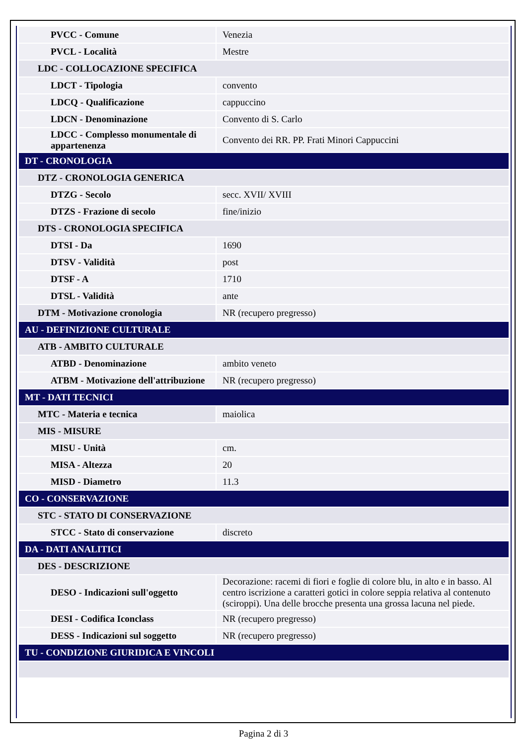| PVCC - Comune | Venezia |
| PVCL - Località | Mestre |
| LDC - COLLOCAZIONE SPECIFICA | |
| LDCT - Tipologia | convento |
| LDCQ - Qualificazione | cappuccino |
| LDCN - Denominazione | Convento di S. Carlo |
| LDCC - Complesso monumentale di appartenenza | Convento dei RR. PP. Frati Minori Cappuccini |
| DT - CRONOLOGIA | |
| DTZ - CRONOLOGIA GENERICA | |
| DTZG - Secolo | secc. XVII/ XVIII |
| DTZS - Frazione di secolo | fine/inizio |
| DTS - CRONOLOGIA SPECIFICA | |
| DTSI - Da | 1690 |
| DTSV - Validità | post |
| DTSF - A | 1710 |
| DTSL - Validità | ante |
| DTM - Motivazione cronologia | NR (recupero pregresso) |
| AU - DEFINIZIONE CULTURALE | |
| ATB - AMBITO CULTURALE | |
| ATBD - Denominazione | ambito veneto |
| ATBM - Motivazione dell'attribuzione | NR (recupero pregresso) |
| MT - DATI TECNICI | |
| MTC - Materia e tecnica | maiolica |
| MIS - MISURE | |
| MISU - Unità | cm. |
| MISA - Altezza | 20 |
| MISD - Diametro | 11.3 |
| CO - CONSERVAZIONE | |
| STC - STATO DI CONSERVAZIONE | |
| STCC - Stato di conservazione | discreto |
| DA - DATI ANALITICI | |
| DES - DESCRIZIONE | |
| DESO - Indicazioni sull'oggetto | Decorazione: racemi di fiori e foglie di colore blu, in alto e in basso. Al centro iscrizione a caratteri gotici in colore seppia relativa al contenuto (sciroppi). Una delle brocche presenta una grossa lacuna nel piede. |
| DESI - Codifica Iconclass | NR (recupero pregresso) |
| DESS - Indicazioni sul soggetto | NR (recupero pregresso) |
| TU - CONDIZIONE GIURIDICA E VINCOLI | |
Pagina 2 di 3